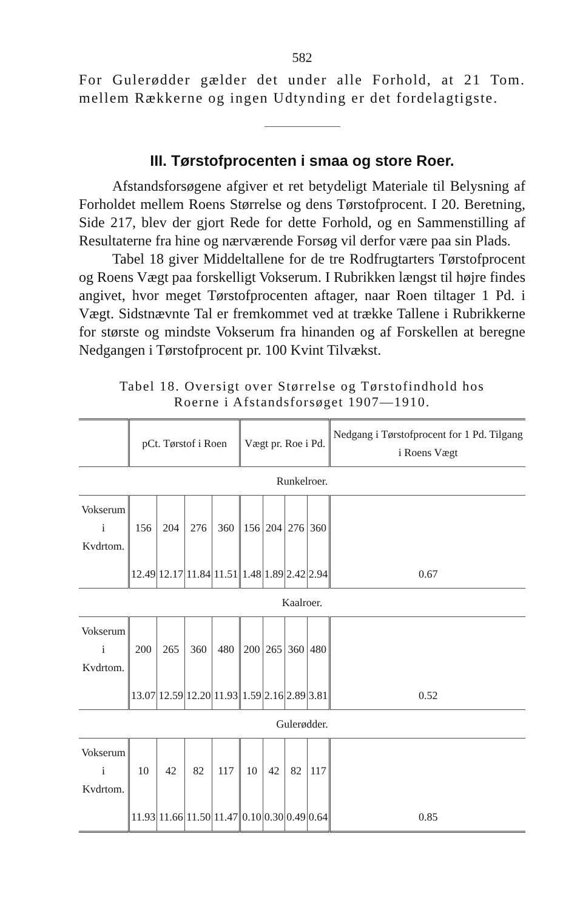582
For Gulerødder gælder det under alle Forhold, at 21 Tom. mellem Rækkerne og ingen Udtynding er det fordelagtigste.
III. Tørstofprocenten i smaa og store Roer.
Afstandsforsøgene afgiver et ret betydeligt Materiale til Belysning af Forholdet mellem Roens Størrelse og dens Tørstofprocent. I 20. Beretning, Side 217, blev der gjort Rede for dette Forhold, og en Sammenstilling af Resultaterne fra hine og nærværende Forsøg vil derfor være paa sin Plads.
Tabel 18 giver Middeltallene for de tre Rodfrugtarters Tørstofprocent og Roens Vægt paa forskelligt Vokserum. I Rubrikken længst til højre findes angivet, hvor meget Tørstofprocenten aftager, naar Roen tiltager 1 Pd. i Vægt. Sidstnævnte Tal er fremkommet ved at trække Tallene i Rubrikkerne for største og mindste Vokserum fra hinanden og af Forskellen at beregne Nedgangen i Tørstofprocent pr. 100 Kvint Tilvækst.
Tabel 18. Oversigt over Størrelse og Tørstofindhold hos
Roerne i Afstandsforsøget 1907—1910.
| | pCt. Tørstof i Roen | | | | Vægt pr. Roe i Pd. | | | | Nedgang i Tørstofprocent for 1 Pd. Tilgang i Roens Vægt |
| --- | --- | --- | --- | --- | --- | --- | --- | --- | --- |
| Runkelroer. | | | | | | | | | |
| Vokserum i Kvdrtom. | 156 | 204 | 276 | 360 | 156 | 204 | 276 | 360 | |
| | 12.49 | 12.17 | 11.84 | 11.51 | 1.48 | 1.89 | 2.42 | 2.94 | 0.67 |
| Kaalroer. | | | | | | | | | |
| Vokserum i Kvdrtom. | 200 | 265 | 360 | 480 | 200 | 265 | 360 | 480 | |
| | 13.07 | 12.59 | 12.20 | 11.93 | 1.59 | 2.16 | 2.89 | 3.81 | 0.52 |
| Gulerødder. | | | | | | | | | |
| Vokserum i Kvdrtom. | 10 | 42 | 82 | 117 | 10 | 42 | 82 | 117 | |
| | 11.93 | 11.66 | 11.50 | 11.47 | 0.10 | 0.30 | 0.49 | 0.64 | 0.85 |